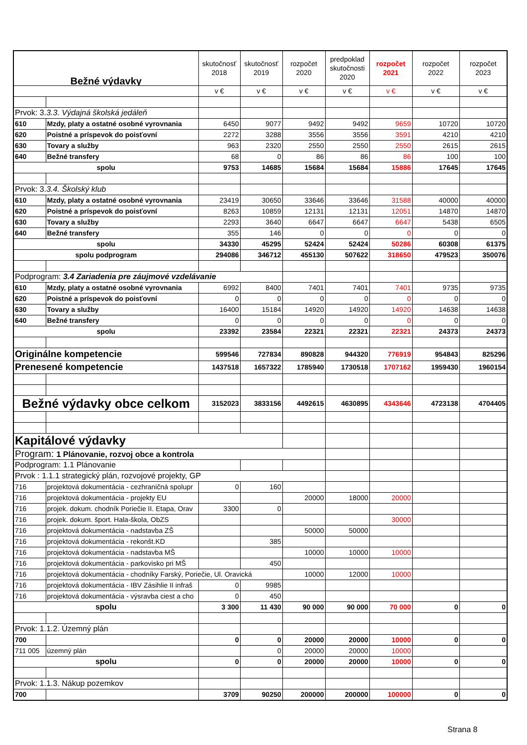| Bežné výdavky | | skutočnosť 2018 | skutočnosť 2019 | rozpočet 2020 | predpoklad skutočnosti 2020 | rozpočet 2021 | rozpočet 2022 | rozpočet 2023 |
| --- | --- | --- | --- | --- | --- | --- | --- | --- |
| | | v € | v € | v € | v € | v € | v € | v € |
| Prvok: 3. 3.3. Výdajná školská jedáleň | | | | | | | | |
| 610 | Mzdy, platy a ostatné osobné vyrovnania | 6450 | 9077 | 9492 | 9492 | 9659 | 10720 | 10720 |
| 620 | Poistné a príspevok do poisťovní | 2272 | 3288 | 3556 | 3556 | 3591 | 4210 | 4210 |
| 630 | Tovary a služby | 963 | 2320 | 2550 | 2550 | 2550 | 2615 | 2615 |
| 640 | Bežné transfery | 68 | 0 | 86 | 86 | 86 | 100 | 100 |
| spolu | | 9753 | 14685 | 15684 | 15684 | 15886 | 17645 | 17645 |
| Prvok: 3. 3.4. Školský klub | | | | | | | | |
| 610 | Mzdy, platy a ostatné osobné vyrovnania | 23419 | 30650 | 33646 | 33646 | 31588 | 40000 | 40000 |
| 620 | Poistné a príspevok do poisťovní | 8263 | 10859 | 12131 | 12131 | 12051 | 14870 | 14870 |
| 630 | Tovary a služby | 2293 | 3640 | 6647 | 6647 | 6647 | 5438 | 6505 |
| 640 | Bežné transfery | 355 | 146 | 0 | 0 | 0 | 0 | 0 |
| spolu | | 34330 | 45295 | 52424 | 52424 | 50286 | 60308 | 61375 |
| spolu podprogram | | 294086 | 346712 | 455130 | 507622 | 318650 | 479523 | 350076 |
| Podprogram: 3.4 Zariadenia pre záujmové vzdelávanie | | | | | | | | |
| 610 | Mzdy, platy a ostatné osobné vyrovnania | 6992 | 8400 | 7401 | 7401 | 7401 | 9735 | 9735 |
| 620 | Poistné a príspevok do poisťovní | 0 | 0 | 0 | 0 | 0 | 0 | 0 |
| 630 | Tovary a služby | 16400 | 15184 | 14920 | 14920 | 14920 | 14638 | 14638 |
| 640 | Bežné transfery | 0 | 0 | 0 | 0 | 0 | 0 | 0 |
| spolu | | 23392 | 23584 | 22321 | 22321 | 22321 | 24373 | 24373 |
| Originálne kompetencie | | 599546 | 727834 | 890828 | 944320 | 776919 | 954843 | 825296 |
| Prenesené kompetencie | | 1437518 | 1657322 | 1785940 | 1730518 | 1707162 | 1959430 | 1960154 |
| Bežné výdavky obce celkom | | 3152023 | 3833156 | 4492615 | 4630895 | 4343646 | 4723138 | 4704405 |
| Kapitálové výdavky | | | | | | | | |
| Program: 1 Plánovanie, rozvoj obce a kontrola | | | | | | | | |
| Podprogram: 1.1 Plánovanie | | | | | | | | |
| Prvok : 1.1.1 strategický plán, rozvojové projekty, GP | | | | | | | | |
| 716 | projektová dokumentácia - cezhraničná spolupr | 0 | 160 | | | | | |
| 716 | projektová dokumentácia - projekty EU | | | 20000 | 18000 | 20000 | | |
| 716 | projek. dokum. chodník Poriečie II. Etapa, Orav | 3300 | 0 | | | | | |
| 716 | projek. dokum. šport. Hala-škola, ObZS | | | | | 30000 | | |
| 716 | projektová dokumentácia - nadstavba ZŠ | | | 50000 | 50000 | | | |
| 716 | projektová dokumentácia - rekonšt.KD | | 385 | | | | | |
| 716 | projektová dokumentácia - nadstavba MŠ | | | 10000 | 10000 | 10000 | | |
| 716 | projektová dokumentácia - parkovisko pri MŠ | | 450 | | | | | |
| 716 | projektová dokumentácia - chodníky Farský, Poriečie, Ul. Oravická | | | 10000 | 12000 | 10000 | | |
| 716 | projektová dokumentácia - IBV Zásihlie II infraš | 0 | 9985 | | | | | |
| 716 | projektová dokumentácia - výsravba ciest a cho | 0 | 450 | | | | | |
| spolu | | 3 300 | 11 430 | 90 000 | 90 000 | 70 000 | 0 | 0 |
| Prvok: 1.1.2. Územný plán | | | | | | | | |
| 700 | | 0 | 0 | 20000 | 20000 | 10000 | 0 | 0 |
| 711 005 | územný plán | | 0 | 20000 | 20000 | 10000 | | |
| spolu | | 0 | 0 | 20000 | 20000 | 10000 | 0 | 0 |
| Prvok: 1.1.3. Nákup pozemkov | | | | | | | | |
| 700 | | 3709 | 90250 | 200000 | 200000 | 100000 | 0 | 0 |
Strana 8